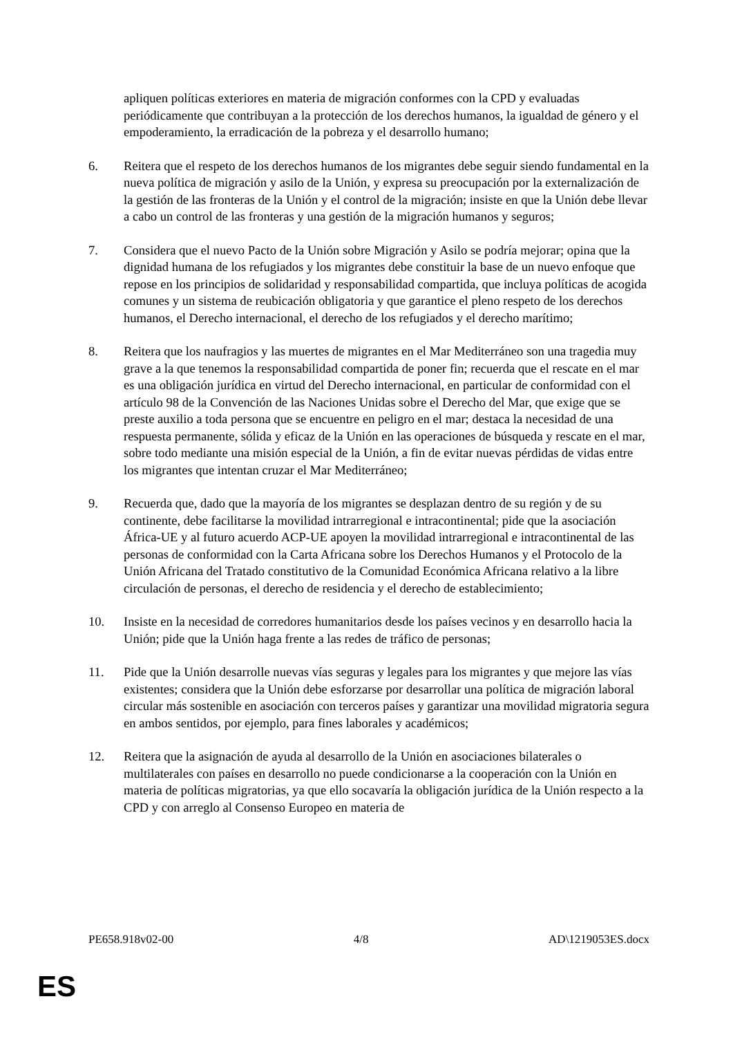apliquen políticas exteriores en materia de migración conformes con la CPD y evaluadas periódicamente que contribuyan a la protección de los derechos humanos, la igualdad de género y el empoderamiento, la erradicación de la pobreza y el desarrollo humano;
6. Reitera que el respeto de los derechos humanos de los migrantes debe seguir siendo fundamental en la nueva política de migración y asilo de la Unión, y expresa su preocupación por la externalización de la gestión de las fronteras de la Unión y el control de la migración; insiste en que la Unión debe llevar a cabo un control de las fronteras y una gestión de la migración humanos y seguros;
7. Considera que el nuevo Pacto de la Unión sobre Migración y Asilo se podría mejorar; opina que la dignidad humana de los refugiados y los migrantes debe constituir la base de un nuevo enfoque que repose en los principios de solidaridad y responsabilidad compartida, que incluya políticas de acogida comunes y un sistema de reubicación obligatoria y que garantice el pleno respeto de los derechos humanos, el Derecho internacional, el derecho de los refugiados y el derecho marítimo;
8. Reitera que los naufragios y las muertes de migrantes en el Mar Mediterráneo son una tragedia muy grave a la que tenemos la responsabilidad compartida de poner fin; recuerda que el rescate en el mar es una obligación jurídica en virtud del Derecho internacional, en particular de conformidad con el artículo 98 de la Convención de las Naciones Unidas sobre el Derecho del Mar, que exige que se preste auxilio a toda persona que se encuentre en peligro en el mar; destaca la necesidad de una respuesta permanente, sólida y eficaz de la Unión en las operaciones de búsqueda y rescate en el mar, sobre todo mediante una misión especial de la Unión, a fin de evitar nuevas pérdidas de vidas entre los migrantes que intentan cruzar el Mar Mediterráneo;
9. Recuerda que, dado que la mayoría de los migrantes se desplazan dentro de su región y de su continente, debe facilitarse la movilidad intrarregional e intracontinental; pide que la asociación África-UE y al futuro acuerdo ACP-UE apoyen la movilidad intrarregional e intracontinental de las personas de conformidad con la Carta Africana sobre los Derechos Humanos y el Protocolo de la Unión Africana del Tratado constitutivo de la Comunidad Económica Africana relativo a la libre circulación de personas, el derecho de residencia y el derecho de establecimiento;
10. Insiste en la necesidad de corredores humanitarios desde los países vecinos y en desarrollo hacia la Unión; pide que la Unión haga frente a las redes de tráfico de personas;
11. Pide que la Unión desarrolle nuevas vías seguras y legales para los migrantes y que mejore las vías existentes; considera que la Unión debe esforzarse por desarrollar una política de migración laboral circular más sostenible en asociación con terceros países y garantizar una movilidad migratoria segura en ambos sentidos, por ejemplo, para fines laborales y académicos;
12. Reitera que la asignación de ayuda al desarrollo de la Unión en asociaciones bilaterales o multilaterales con países en desarrollo no puede condicionarse a la cooperación con la Unión en materia de políticas migratorias, ya que ello socavaría la obligación jurídica de la Unión respecto a la CPD y con arreglo al Consenso Europeo en materia de
PE658.918v02-00 4/8 AD\1219053ES.docx
ES